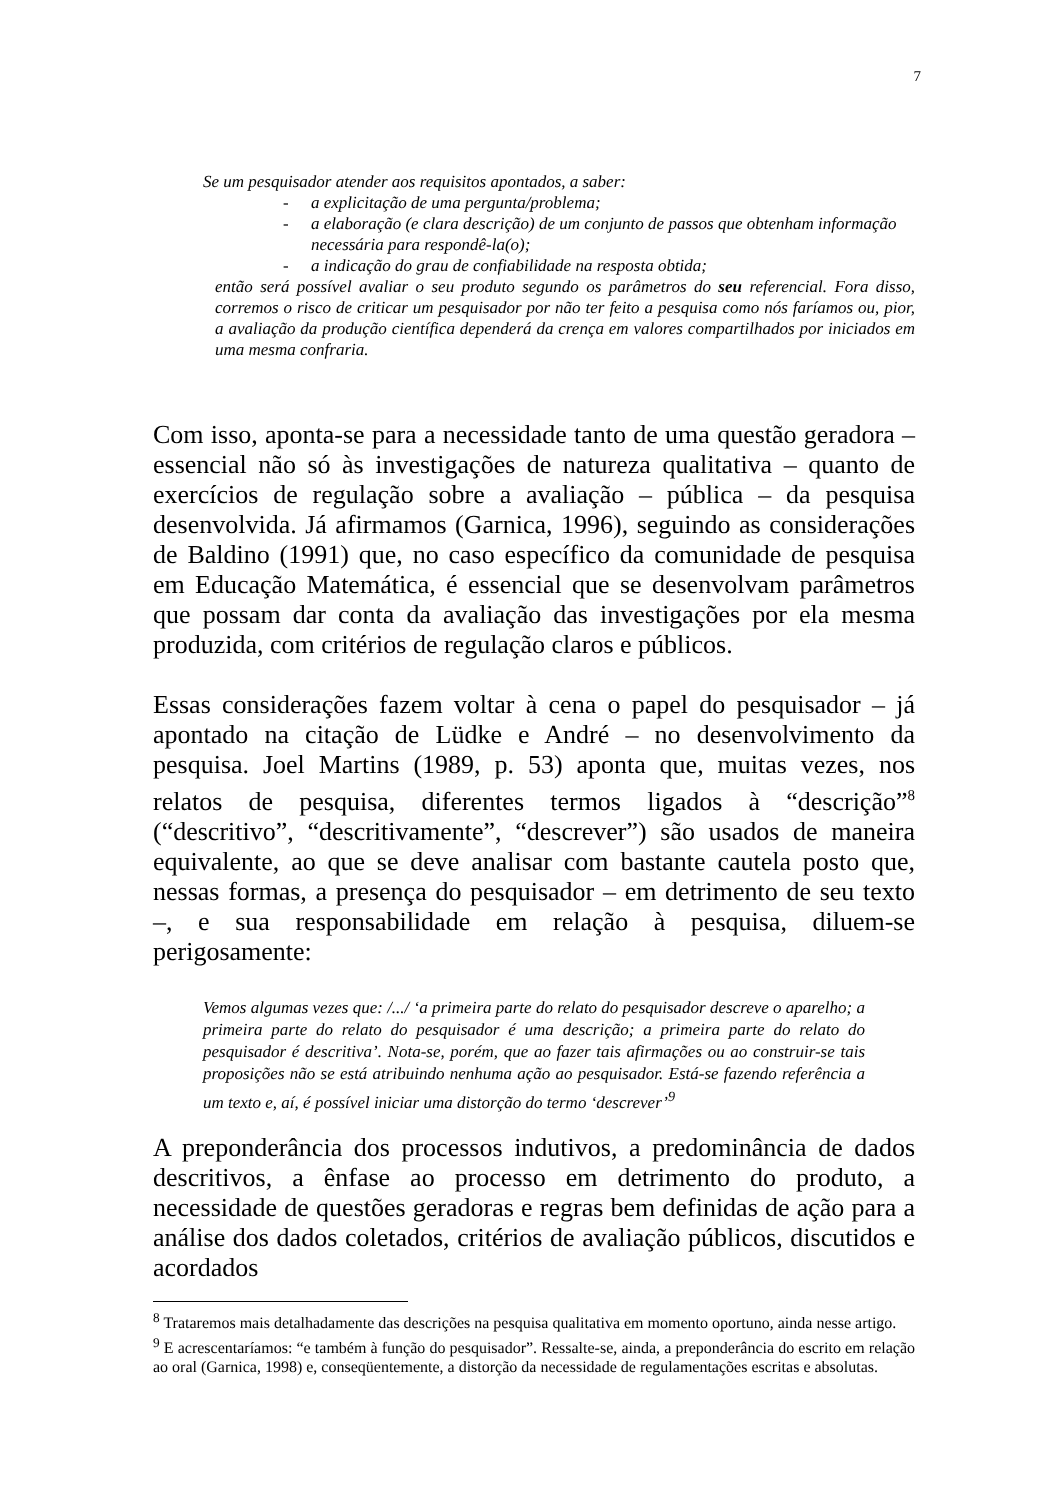7
Se um pesquisador atender aos requisitos apontados, a saber:
- a explicitação de uma pergunta/problema;
- a elaboração (e clara descrição) de um conjunto de passos que obtenham informação necessária para respondê-la(o);
- a indicação do grau de confiabilidade na resposta obtida;
então será possível avaliar o seu produto segundo os parâmetros do seu referencial. Fora disso, corremos o risco de criticar um pesquisador por não ter feito a pesquisa como nós faríamos ou, pior, a avaliação da produção científica dependerá da crença em valores compartilhados por iniciados em uma mesma confraria.
Com isso, aponta-se para a necessidade tanto de uma questão geradora – essencial não só às investigações de natureza qualitativa – quanto de exercícios de regulação sobre a avaliação – pública – da pesquisa desenvolvida. Já afirmamos (Garnica, 1996), seguindo as considerações de Baldino (1991) que, no caso específico da comunidade de pesquisa em Educação Matemática, é essencial que se desenvolvam parâmetros que possam dar conta da avaliação das investigações por ela mesma produzida, com critérios de regulação claros e públicos.
Essas considerações fazem voltar à cena o papel do pesquisador – já apontado na citação de Lüdke e André – no desenvolvimento da pesquisa. Joel Martins (1989, p. 53) aponta que, muitas vezes, nos relatos de pesquisa, diferentes termos ligados à “descrição”<sup>8</sup> (“descritivo”, “descritivamente”, “descrever”) são usados de maneira equivalente, ao que se deve analisar com bastante cautela posto que, nessas formas, a presença do pesquisador – em detrimento de seu texto –, e sua responsabilidade em relação à pesquisa, diluem-se perigosamente:
Vemos algumas vezes que: /.../ ‘a primeira parte do relato do pesquisador descreve o aparelho; a primeira parte do relato do pesquisador é uma descrição; a primeira parte do relato do pesquisador é descritiva’. Nota-se, porém, que ao fazer tais afirmações ou ao construir-se tais proposições não se está atribuindo nenhuma ação ao pesquisador. Está-se fazendo referência a um texto e, aí, é possível iniciar uma distorção do termo ‘descrever’<sup>9</sup>
A preponderância dos processos indutivos, a predominância de dados descritivos, a ênfase ao processo em detrimento do produto, a necessidade de questões geradoras e regras bem definidas de ação para a análise dos dados coletados, critérios de avaliação públicos, discutidos e acordados
<sup>8</sup> Trataremos mais detalhadamente das descrições na pesquisa qualitativa em momento oportuno, ainda nesse artigo.
<sup>9</sup> E acrescentaríamos: “e também à função do pesquisador”. Ressalte-se, ainda, a preponderância do escrito em relação ao oral (Garnica, 1998) e, conseqüentemente, a distorção da necessidade de regulamentações escritas e absolutas.